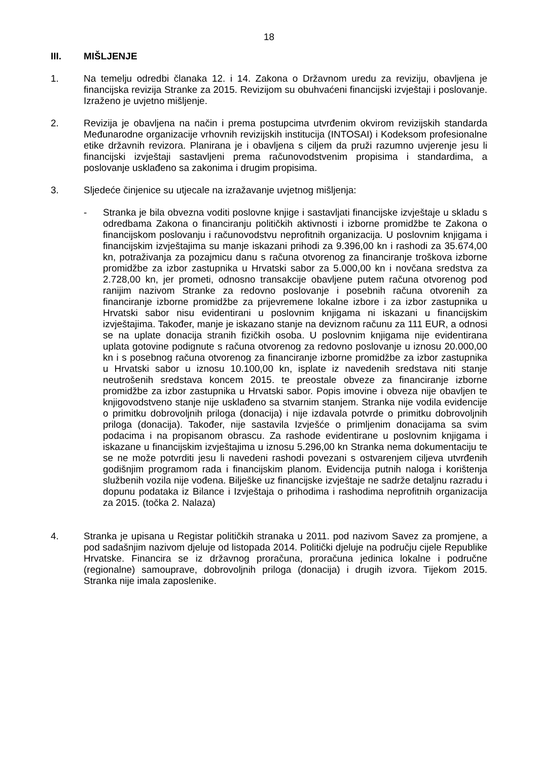18
III. MIŠLJENJE
1. Na temelju odredbi članaka 12. i 14. Zakona o Državnom uredu za reviziju, obavljena je financijska revizija Stranke za 2015. Revizijom su obuhvaćeni financijski izvještaji i poslovanje. Izraženo je uvjetno mišljenje.
2. Revizija je obavljena na način i prema postupcima utvrđenim okvirom revizijskih standarda Međunarodne organizacije vrhovnih revizijskih institucija (INTOSAI) i Kodeksom profesionalne etike državnih revizora. Planirana je i obavljena s ciljem da pruži razumno uvjerenje jesu li financijski izvještaji sastavljeni prema računovodstvenim propisima i standardima, a poslovanje usklađeno sa zakonima i drugim propisima.
3. Sljedeće činjenice su utjecale na izražavanje uvjetnog mišljenja:
- Stranka je bila obvezna voditi poslovne knjige i sastavljati financijske izvještaje u skladu s odredbama Zakona o financiranju političkih aktivnosti i izborne promidžbe te Zakona o financijskom poslovanju i računovodstvu neprofitnih organizacija. U poslovnim knjigama i financijskim izvještajima su manje iskazani prihodi za 9.396,00 kn i rashodi za 35.674,00 kn, potraživanja za pozajmicu danu s računa otvorenog za financiranje troškova izborne promidžbe za izbor zastupnika u Hrvatski sabor za 5.000,00 kn i novčana sredstva za 2.728,00 kn, jer prometi, odnosno transakcije obavljene putem računa otvorenog pod ranijim nazivom Stranke za redovno poslovanje i posebnih računa otvorenih za financiranje izborne promidžbe za prijevremene lokalne izbore i za izbor zastupnika u Hrvatski sabor nisu evidentirani u poslovnim knjigama ni iskazani u financijskim izvještajima. Također, manje je iskazano stanje na deviznom računu za 111 EUR, a odnosi se na uplate donacija stranih fizičkih osoba. U poslovnim knjigama nije evidentirana uplata gotovine podignute s računa otvorenog za redovno poslovanje u iznosu 20.000,00 kn i s posebnog računa otvorenog za financiranje izborne promidžbe za izbor zastupnika u Hrvatski sabor u iznosu 10.100,00 kn, isplate iz navedenih sredstava niti stanje neutrošenih sredstava koncem 2015. te preostale obveze za financiranje izborne promidžbe za izbor zastupnika u Hrvatski sabor. Popis imovine i obveza nije obavljen te knjigovodstveno stanje nije usklađeno sa stvarnim stanjem. Stranka nije vodila evidencije o primitku dobrovoljnih priloga (donacija) i nije izdavala potvrde o primitku dobrovoljnih priloga (donacija). Također, nije sastavila Izvješće o primljenim donacijama sa svim podacima i na propisanom obrascu. Za rashode evidentirane u poslovnim knjigama i iskazane u financijskim izvještajima u iznosu 5.296,00 kn Stranka nema dokumentaciju te se ne može potvrditi jesu li navedeni rashodi povezani s ostvarenjem ciljeva utvrđenih godišnjim programom rada i financijskim planom. Evidencija putnih naloga i korištenja službenih vozila nije vođena. Bilješke uz financijske izvještaje ne sadrže detaljnu razradu i dopunu podataka iz Bilance i Izvještaja o prihodima i rashodima neprofitnih organizacija za 2015. (točka 2. Nalaza)
4. Stranka je upisana u Registar političkih stranaka u 2011. pod nazivom Savez za promjene, a pod sadašnjim nazivom djeluje od listopada 2014. Politički djeluje na području cijele Republike Hrvatske. Financira se iz državnog proračuna, proračuna jedinica lokalne i područne (regionalne) samouprave, dobrovoljnih priloga (donacija) i drugih izvora. Tijekom 2015. Stranka nije imala zaposlenike.